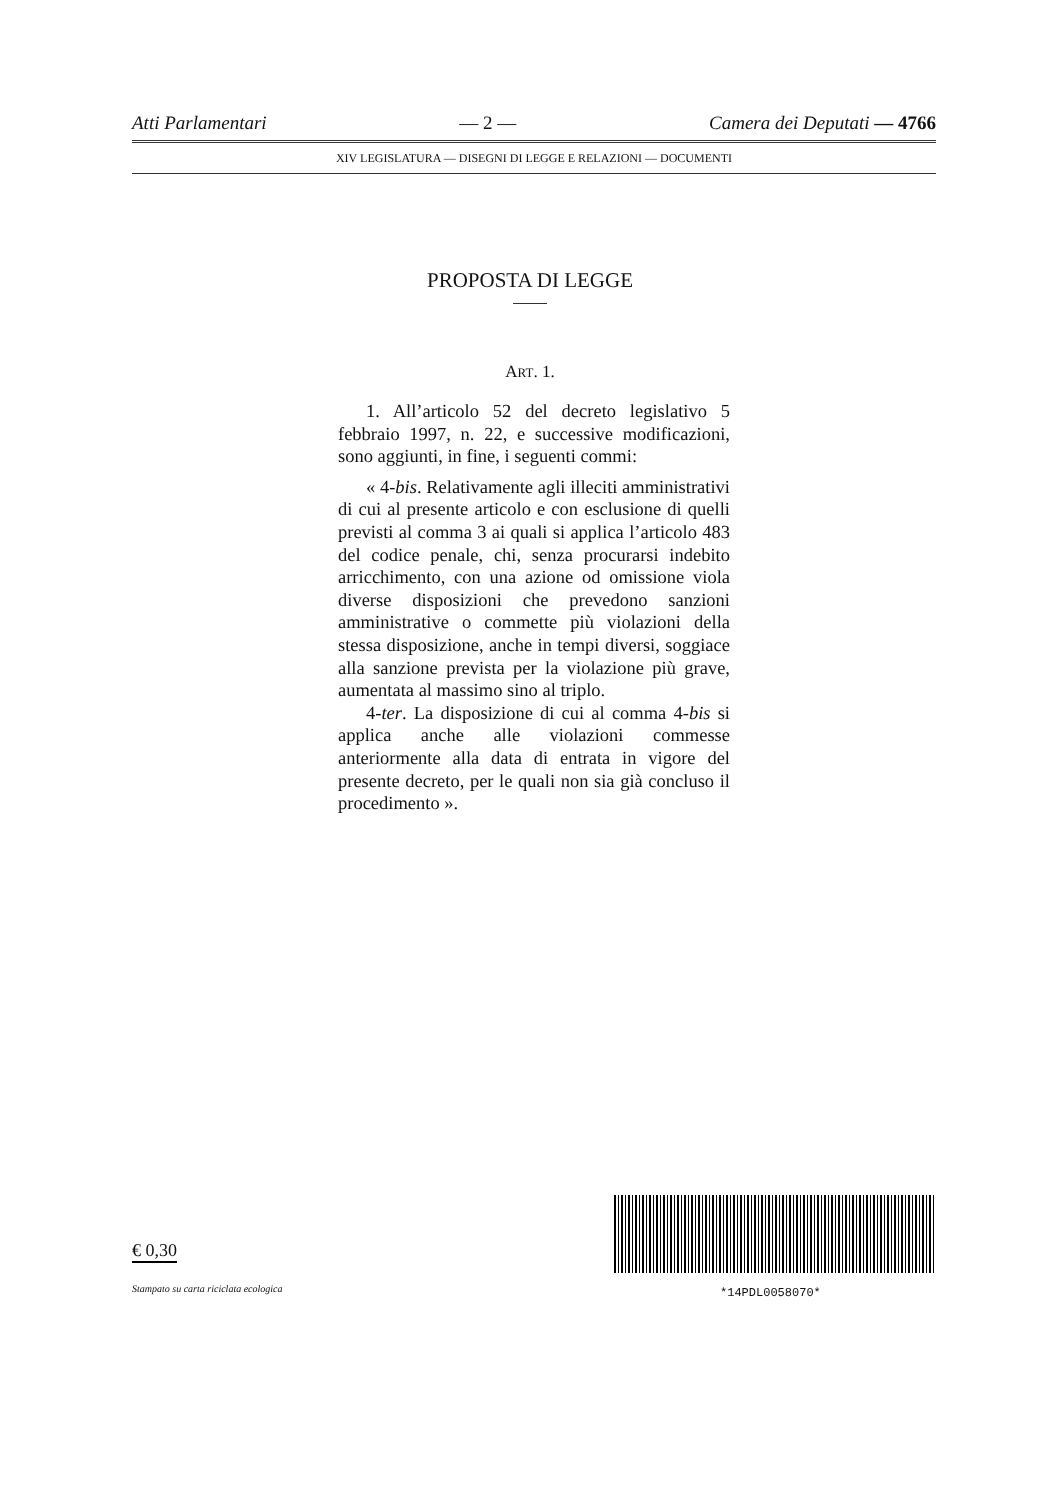Atti Parlamentari — 2 — Camera dei Deputati — 4766
XIV LEGISLATURA — DISEGNI DI LEGGE E RELAZIONI — DOCUMENTI
PROPOSTA DI LEGGE
ART. 1.
1. All’articolo 52 del decreto legislativo 5 febbraio 1997, n. 22, e successive modificazioni, sono aggiunti, in fine, i seguenti commi:
« 4-bis. Relativamente agli illeciti amministrativi di cui al presente articolo e con esclusione di quelli previsti al comma 3 ai quali si applica l’articolo 483 del codice penale, chi, senza procurarsi indebito arricchimento, con una azione od omissione viola diverse disposizioni che prevedono sanzioni amministrative o commette più violazioni della stessa disposizione, anche in tempi diversi, soggiace alla sanzione prevista per la violazione più grave, aumentata al massimo sino al triplo.
4-ter. La disposizione di cui al comma 4-bis si applica anche alle violazioni commesse anteriormente alla data di entrata in vigore del presente decreto, per le quali non sia già concluso il procedimento ».
€ 0,30
Stampato su carta riciclata ecologica
*14PDL0058070*